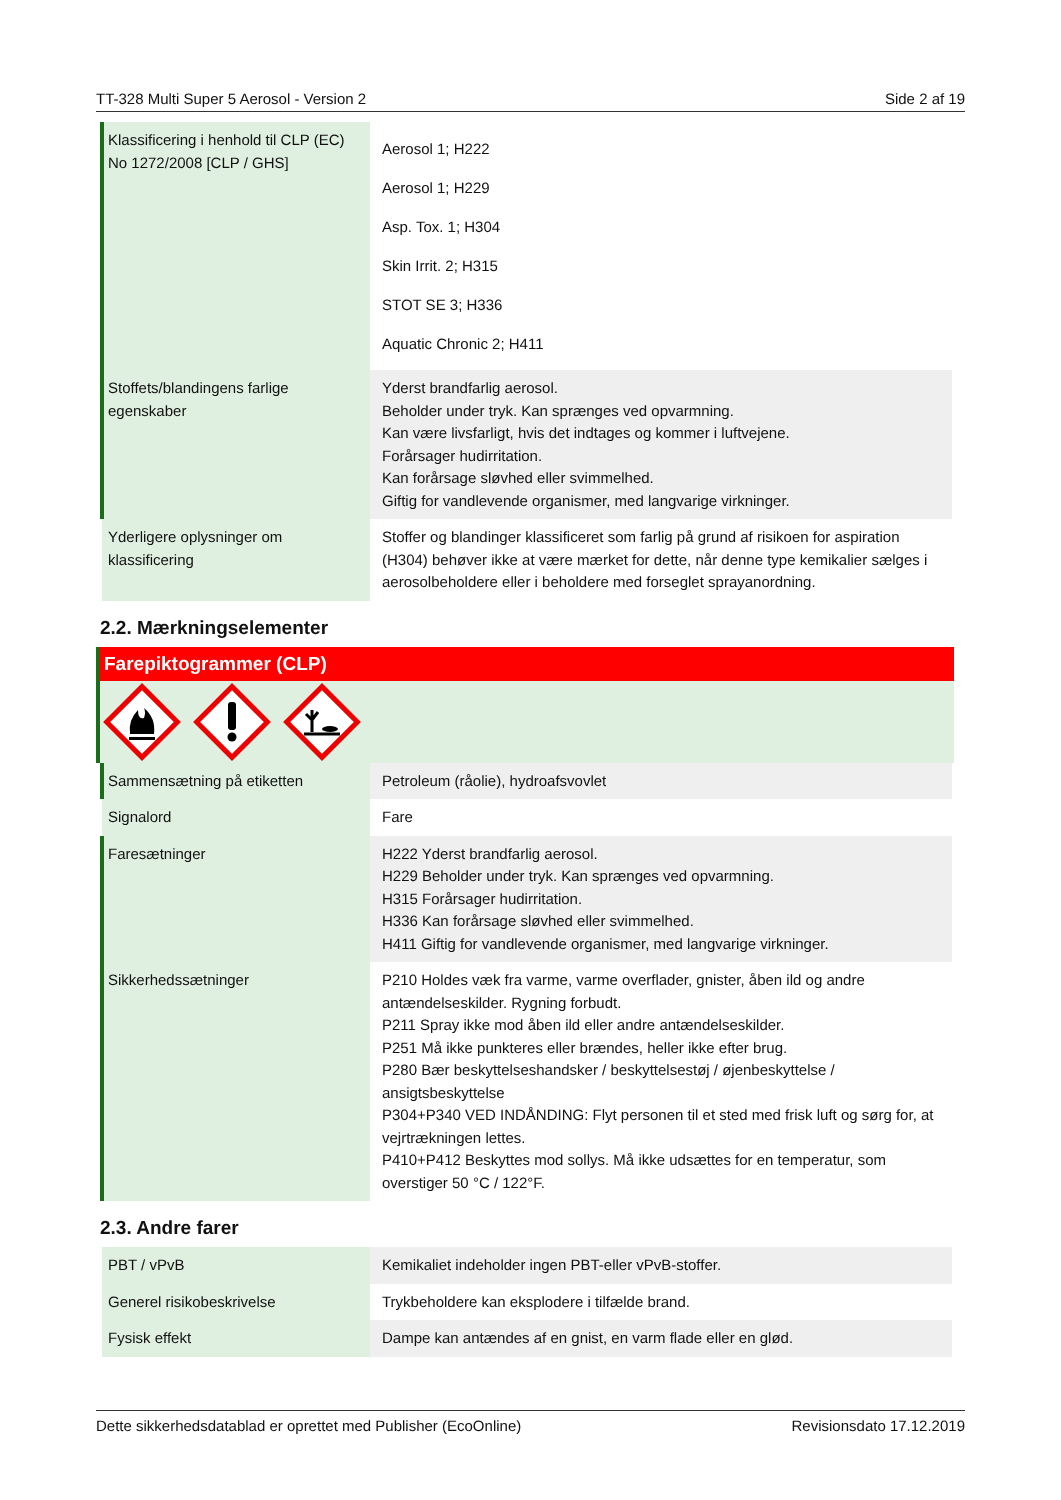TT-328 Multi Super 5 Aerosol - Version 2 Side 2 af 19
| Klassificering i henhold til CLP (EC) No 1272/2008 [CLP / GHS] | Aerosol 1; H222 Aerosol 1; H229 Asp. Tox. 1; H304 Skin Irrit. 2; H315 STOT SE 3; H336 Aquatic Chronic 2; H411 |
| Stoffets/blandingens farlige egenskaber | Yderst brandfarlig aerosol. Beholder under tryk. Kan sprænges ved opvarmning. Kan være livsfarligt, hvis det indtages og kommer i luftvejene. Forårsager hudirritation. Kan forårsage sløvhed eller svimmelhed. Giftig for vandlevende organismer, med langvarige virkninger. |
| Yderligere oplysninger om klassificering | Stoffer og blandinger klassificeret som farlig på grund af risikoen for aspiration (H304) behøver ikke at være mærket for dette, når denne type kemikalier sælges i aerosolbeholdere eller i beholdere med forseglet sprayanordning. |
2.2. Mærkningselementer
Farepiktogrammer (CLP)
| Sammensætning på etiketten | Petroleum (råolie), hydroafsvovlet |
| Signalord | Fare |
| Faresætninger | H222 Yderst brandfarlig aerosol. H229 Beholder under tryk. Kan sprænges ved opvarmning. H315 Forårsager hudirritation. H336 Kan forårsage sløvhed eller svimmelhed. H411 Giftig for vandlevende organismer, med langvarige virkninger. |
| Sikkerhedssætninger | P210 Holdes væk fra varme, varme overflader, gnister, åben ild og andre antændelseskilder. Rygning forbudt. P211 Spray ikke mod åben ild eller andre antændelseskilder. P251 Må ikke punkteres eller brændes, heller ikke efter brug. P280 Bær beskyttelseshandsker / beskyttelsestøj / øjenbeskyttelse / ansigtsbeskyttelse P304+P340 VED INDÅNDING: Flyt personen til et sted med frisk luft og sørg for, at vejrtrækningen lettes. P410+P412 Beskyttes mod sollys. Må ikke udsættes for en temperatur, som overstiger 50 °C / 122°F. |
2.3. Andre farer
| PBT / vPvB | Kemikaliet indeholder ingen PBT-eller vPvB-stoffer. |
| Generel risikobeskrivelse | Trykbeholdere kan eksplodere i tilfælde brand. |
| Fysisk effekt | Dampe kan antændes af en gnist, en varm flade eller en glød. |
Dette sikkerhedsdatablad er oprettet med Publisher (EcoOnline) Revisionsdato 17.12.2019